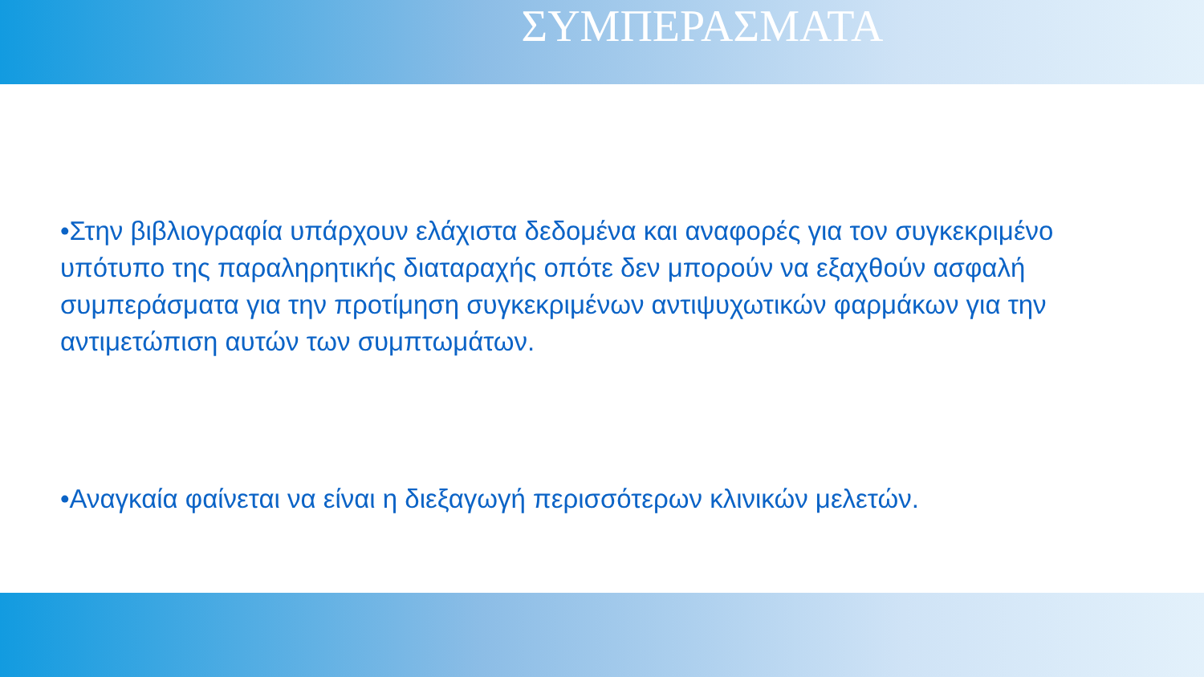ΣΥΜΠΕΡΑΣΜΑΤΑ
•Στην βιβλιογραφία υπάρχουν ελάχιστα δεδομένα και αναφορές για τον συγκεκριμένο υπότυπο της παραληρητικής διαταραχής οπότε δεν μπορούν να εξαχθούν ασφαλή συμπεράσματα για την προτίμηση συγκεκριμένων αντιψυχωτικών φαρμάκων για την αντιμετώπιση αυτών των συμπτωμάτων.
•Αναγκαία φαίνεται να είναι η διεξαγωγή περισσότερων κλινικών μελετών.